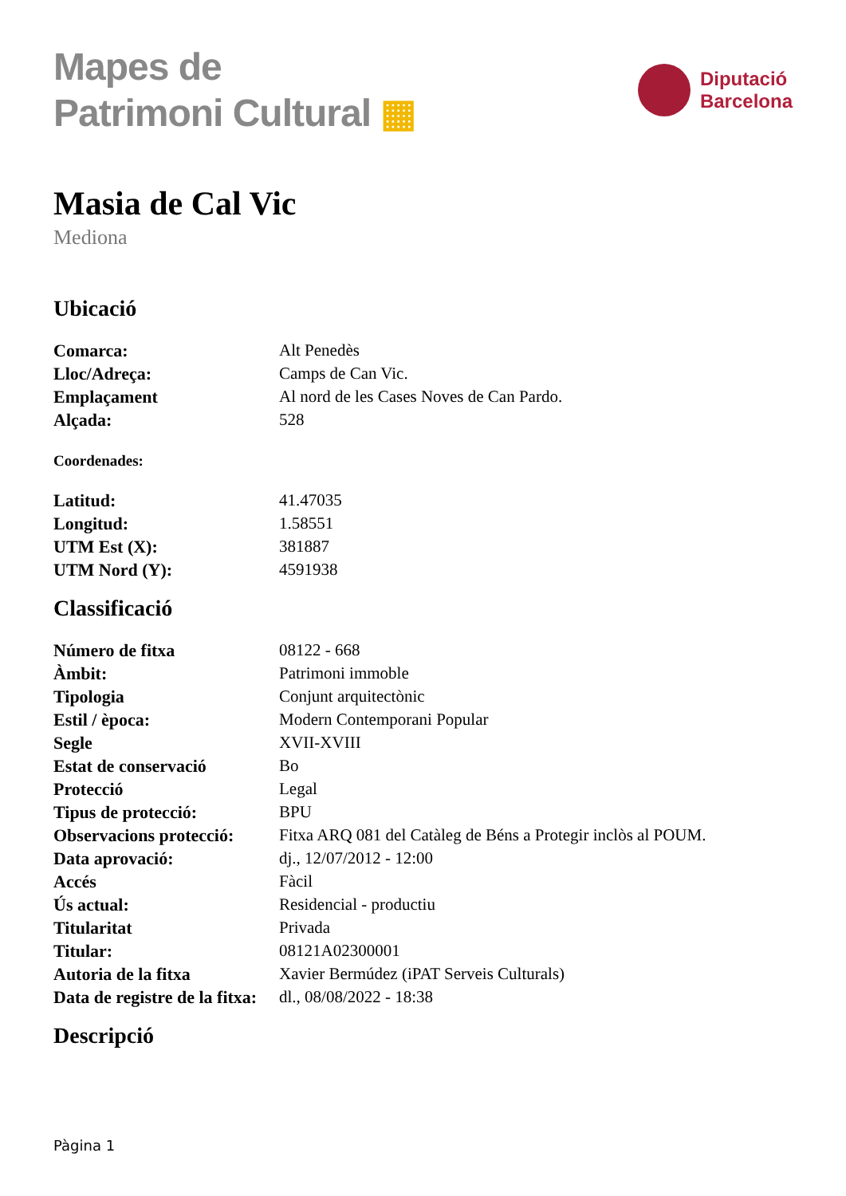Mapes de
Patrimoni Cultural ▦
Diputació
Barcelona
Masia de Cal Vic
Mediona
Ubicació
| Comarca: | Alt Penedès |
| Lloc/Adreça: | Camps de Can Vic. |
| Emplaçament | Al nord de les Cases Noves de Can Pardo. |
| Alçada: | 528 |
Coordenades:
| Latitud: | 41.47035 |
| Longitud: | 1.58551 |
| UTM Est (X): | 381887 |
| UTM Nord (Y): | 4591938 |
Classificació
| Número de fitxa | 08122 - 668 |
| Àmbit: | Patrimoni immoble |
| Tipologia | Conjunt arquitectònic |
| Estil / època: | Modern Contemporani Popular |
| Segle | XVII-XVIII |
| Estat de conservació | Bo |
| Protecció | Legal |
| Tipus de protecció: | BPU |
| Observacions protecció: | Fitxa ARQ 081 del Catàleg de Béns a Protegir inclòs al POUM. |
| Data aprovació: | dj., 12/07/2012 - 12:00 |
| Accés | Fàcil |
| Ús actual: | Residencial - productiu |
| Titularitat | Privada |
| Titular: | 08121A02300001 |
| Autoria de la fitxa | Xavier Bermúdez (iPAT Serveis Culturals) |
| Data de registre de la fitxa: | dl., 08/08/2022 - 18:38 |
Descripció
Pàgina 1